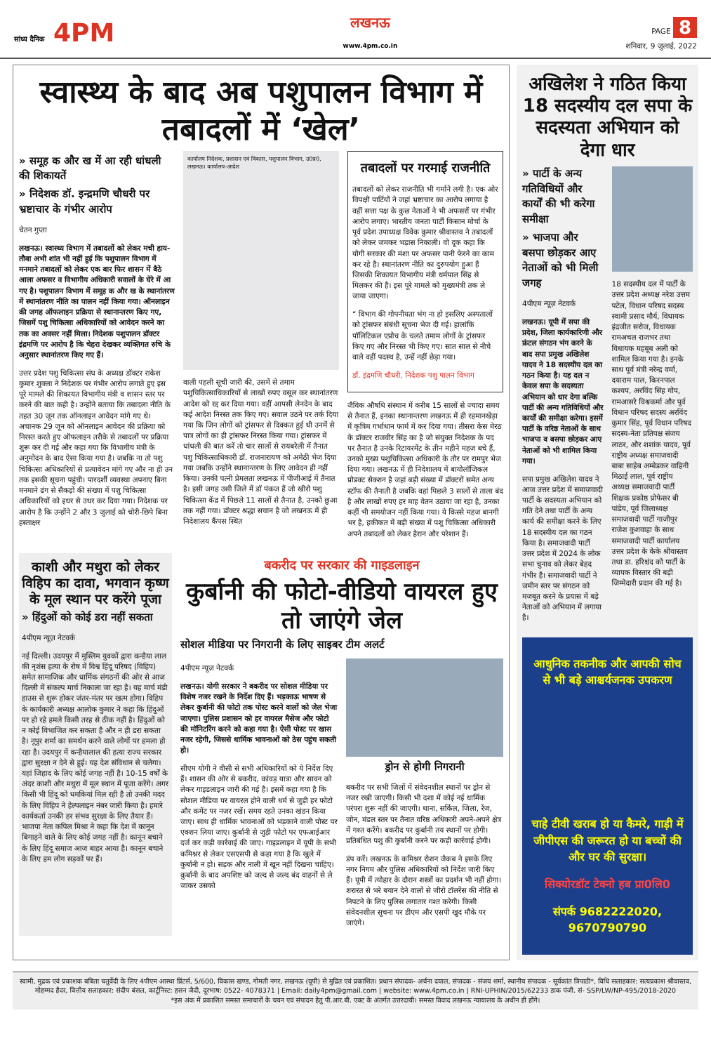सांध्य दैनिक 4PM
लखनऊ
www.4pm.co.in
PAGE 8
शनिवार, 9 जुलाई, 2022
स्वास्थ्य के बाद अब पशुपालन विभाग में तबादलों में ‘खेल’
» समूह क और ख में आ रही धांधली की शिकायतें
» निदेशक डॉ. इन्द्रमणि चौधरी पर भ्रष्टाचार के गंभीर आरोप
चेतन गुप्ता
लखनऊ। स्वास्थ्य विभाग में तबादलों को लेकर मची हाय-तौबा अभी शांत भी नहीं हुई कि पशुपालन विभाग में मनमाने तबादलों को लेकर एक बार फिर शासन में बैठे आला अफसर व विभागीय अधिकारी सवालों के घेरे में आ गए है। पशुपालन विभाग में समूह क और ख के स्थानांतरण में स्थानांतरण नीति का पालन नहीं किया गया। ऑनलाइन की जगह ऑफलाइन प्रक्रिया से स्थानान्तरण किए गए, जिसमें पशु चिकित्सा अधिकारियों को आवेदन करने का तक का अवसर नहीं मिला। निदेशक पशुपालन डॉक्टर इंद्रमणि पर आरोप है कि चेहरा देखकर व्यक्तिगत रुचि के अनुसार स्थानांतरण किए गए हैं।
उत्तर प्रदेश पशु चिकित्सा संघ के अध्यक्ष डॉक्टर राकेश कुमार शुक्ला ने निदेशक पर गंभीर आरोप लगाते हुए इस पूरे मामले की शिकायत विभागीय मंत्री व शासन स्तर पर करने की बात कही है। उन्होंने बताया कि तबादला नीति के तहत 30 जून तक ऑनलाइन आवेदन मांगे गए थे। अचानक 29 जून को ऑनलाइन आवेदन की प्रक्रिया को निरस्त करते हुए ऑफलाइन तरीके से तबादलों पर प्रक्रिया शुरू कर दी गई और कहा गया कि विभागीय मंत्री के अनुमोदन के बाद ऐसा किया गया है। जबकि ना तो पशु चिकित्सा अधिकारियों से प्रत्यावेदन मांगे गए और ना ही उन तक इसकी सूचना पहुंची। पारदर्शी व्यवस्था अपनाए बिना मनमाने ढंग से सैकड़ों की संख्या में पशु चिकित्सा अधिकारियों को इधर से उधर कर दिया गया। निदेशक पर आरोप है कि उन्होंने 2 और 3 जुलाई को चोरी-छिपे बिना हस्ताक्षर
कार्यालय निदेशक, प्रशासन एवं विकास, पशुपालन विभाग, उ0प्र0, लखनऊ। कार्यालय-आदेश
वाली पहली सूची जारी की, उसमें से तमाम पशुचिकित्साधिकारियों से लाखों रुपए वसूल कर स्थानांतरण आदेश को रद्द कर दिया गया। वहीं आपसी लेनदेन के बाद कई आदेश निरस्त तक किए गए। सवाल उठने पर तर्क दिया गया कि जिन लोगों को ट्रांसफर से दिक्कत हुई थी उनमें से पात्र लोगों का ही ट्रांसफर निरस्त किया गया। ट्रांसफर में धांधली की बात करें तो चार सालों से रायबरेली में तैनात पशु चिकित्साधिकारी डॉ. राजनारायण को अमेठी भेज दिया गया जबकि उन्होंने स्थानान्तरण के लिए आवेदन ही नहीं किया। उनकी पत्नी प्रेमलता लखनऊ में पीजीआई में तैनात है। इसी जगह उसी जिले में डॉ पंकज हैं जो खीरो पशु चिकित्सा केंद्र में पिछले 11 सालों से तैनात है, उनको छुआ तक नहीं गया। डॉक्टर श्रद्धा सचान है जो लखनऊ में ही निदेशालय कैंपस स्थित
तबादलों पर गरमाई राजनीति
तबादलों को लेकर राजनीति भी गर्माने लगी है। एक ओर विपक्षी पार्टियों ने जहां भ्रष्टाचार का आरोप लगाया है वहीं सत्ता पक्ष के कुछ नेताओं ने भी अफसरों पर गंभीर आरोप लगाए। भारतीय जनता पार्टी किसान मोर्चा के पूर्व प्रदेश उपाध्यक्ष विवेक कुमार श्रीवास्तव ने तबादलों को लेकर जमकर भड़ास निकाली। वो दूक कहा कि योगी सरकार की मंशा पर अफसर पानी फेरने का काम कर रहे है। स्थानांतरण नीति का दुरुपयोग हुआ है जिसकी शिकायत विभागीय मंत्री धर्मपाल सिंह से मिलकर की है। इस पूरे मामले को मुख्यमंत्री तक ले जाया जाएगा।
“ विभाग की गोपनीयता भंग ना हो इसलिए अस्पतालों को ट्रांसफर संबंधी सूचना भेज दी गई। हालांकि पॉलिटिकल एप्रोच के चलते तमाम लोगों के ट्रांसफर किए गए और निरस्त भी किए गए। सात साल से नीचे वाले वहीं पदस्थ है, उन्हें नहीं छेड़ा गया।
डॉ. इंद्रमणि चौधरी, निदेशक पशु पालन विभाग
जैविक औषधि संस्थान में करीब 15 सालों से ज्यादा समय से तैनात हैं, इनका स्थानान्तरण लखनऊ में ही रहमानखेड़ा में कृत्रिम गर्भाधान फार्म में कर दिया गया। तीसरा केस मेरठ के डॉक्टर राजवीर सिंह का है जो संयुक्त निदेशक के पद पर तैनात है उनके रिटायरमेंट के तीन महीने महज बचे हैं, उनको मुख्य पशुचिकित्सा अधिकारी के तौर पर रामपुर भेज दिया गया। लखनऊ में ही निदेशालय में बायोलॉजिकल प्रोडक्ट सेक्शन है जहां बड़ी संख्या में डॉक्टरों समेत अन्य स्टॉफ की तैनाती है जबकि वहां पिछले 3 सालों से ताला बंद है और लाखों रुपए हर माह वेतन उठाया जा रहा है, उनका कहीं भी समयोजन नहीं किया गया। ये किस्से महज बानगी भर है, हकीकत में बड़ी संख्या में पशु चिकित्सा अधिकारी अपने तबादलों को लेकर हैरान और परेशान हैं।
काशी और मथुरा को लेकर विहिप का दावा, भगवान कृष्ण के मूल स्थान पर करेंगे पूजा
» हिंदुओं को कोई डरा नहीं सकता
4पीएम न्यूज़ नेटवर्क
नई दिल्ली। उदयपुर में मुस्लिम युवकों द्वारा कन्हैया लाल की नृशंस हत्या के रोष में विश्व हिंदू परिषद (विहिप) समेत सामाजिक और धार्मिक संगठनों की ओर से आज दिल्ली में संकल्प मार्च निकाला जा रहा है। यह मार्च मंडी हाउस से शुरू होकर जंतर-मंतर पर खत्म होगा। विहिप के कार्यकारी अध्यक्ष आलोक कुमार ने कहा कि हिंदुओं पर हो रहे हमले किसी तरह से ठीक नहीं है। हिंदुओं को न कोई विभाजित कर सकता है और न ही डरा सकता है। नूपुर शर्मा का समर्थन करने वाले लोगों पर हमला हो रहा है। उदयपुर में कन्हैयालाल की हत्या राज्य सरकार द्वारा सुरक्षा न देने से हुई। यह देश संविधान से चलेगा। यहां जिहाद के लिए कोई जगह नहीं है। 10-15 वर्षों के अंदर काशी और मथुरा में मूल स्थान में पूजा करेंगे। अगर किसी भी हिंदू को धमकियां मिल रही है तो उनकी मदद के लिए विहिप ने हेल्पलाइन नंबर जारी किया है। हमारे कार्यकर्ता उनकी हर संभव सुरक्षा के लिए तैयार हैं। भाजपा नेता कपिल मिश्रा ने कहा कि देश में कानून बिगाड़ने वाले के लिए कोई जगह नहीं है। कानून बचाने के लिए हिंदू समाज आज बाहर आया है। कानून बचाने के लिए हम लोग सड़कों पर हैं।
बकरीद पर सरकार की गाइडलाइन
कुर्बानी की फोटो-वीडियो वायरल हुए तो जाएंगे जेल
सोशल मीडिया पर निगरानी के लिए साइबर टीम अलर्ट
4पीएम न्यूज़ नेटवर्क
लखनऊ। योगी सरकार ने बकरीद पर सोशल मीडिया पर विशेष नजर रखने के निर्देश दिए हैं। भड़काऊ भाषण से लेकर कुर्बानी की फोटो तक पोस्ट करने वालों को जेल भेजा जाएगा। पुलिस प्रशासन को हर वायरल मैसेज और फोटो की मॉनिटरिंग करने को कहा गया है। ऐसी पोस्ट पर खास नजर रहेगी, जिससे धार्मिक भावनाओं को ठेस पहुंच सकती हो।
सीएम योगी ने वीसी से सभी अधिकारियों को ये निर्देश दिए हैं। शासन की ओर से बकरीद, कांवड़ यात्रा और सावन को लेकर गाइडलाइन जारी की गई है। इसमें कहा गया है कि सोशल मीडिया पर वायरल होने वाली धर्म से जुड़ी हर फोटो और कमेंट पर नजर रखें। समय रहते उनका खंडन किया जाए। साथ ही धार्मिक भावनाओं को भड़काने वाली पोस्ट पर एक्शन लिया जाए। कुर्बानी से जुड़ी फोटो पर एफआईआर दर्ज कर कड़ी कार्रवाई की जाए। गाइडलाइन में यूपी के सभी कमिश्नर से लेकर एसएसपी से कहा गया है कि खुले में कुर्बानी न हो। सड़क और नाली में खून नहीं दिखना चाहिए। कुर्बानी के बाद अपशिष्ट को जल्द से जल्द बंद वाहनों से ले जाकर उसको
ड्रोन से होगी निगरानी
बकरीद पर सभी जिलों में संवेदनशील स्थानों पर ड्रोन से नजर रखी जाएगी। किसी भी दशा में कोई नई धार्मिक परंपरा शुरू नहीं की जाएगी। थाना, सर्किल, जिला, रेंज, जोन, मंडल स्तर पर तैनात वरिष्ठ अधिकारी अपने-अपने क्षेत्र में गश्त करेंगे। बकरीद पर कुर्बानी तय स्थानों पर होगी। प्रतिबंधित पशु की कुर्बानी करने पर कड़ी कार्रवाई होगी।
डंप करें। लखनऊ के कमिश्नर रोशन जैकब ने इसके लिए नगर निगम और पुलिस अधिकारियों को निर्देश जारी किए हैं। यूपी में त्योहार के दौरान शस्त्रों का प्रदर्शन भी नहीं होगा। शरारत से भरे बयान देने वालों से जीरो टॉलरेंस की नीति से निपटने के लिए पुलिस लगातार गश्त करेगी। किसी संवेदनशील सूचना पर डीएम और एसपी खुद मौके पर जाएंगे।
अखिलेश ने गठित किया 18 सदस्यीय दल सपा के सदस्यता अभियान को देगा धार
» पार्टी के अन्य गतिविधियों और कार्यों की भी करेगा समीक्षा
» भाजपा और बसपा छोड़कर आए नेताओं को भी मिली जगह
4पीएम न्यूज़ नेटवर्क
लखनऊ। यूपी में सपा की प्रदेश, जिला कार्यकारिणी और फ्रंटल संगठन भंग करने के बाद सपा प्रमुख अखिलेश यादव ने 18 सदस्यीय दल का गठन किया है। यह दल न केवल सपा के सदस्यता अभियान को धार देगा बल्कि पार्टी की अन्य गतिविधियों और कार्यों की समीक्षा करेगा। इसमें पार्टी के वरिष्ठ नेताओं के साथ भाजपा व बसपा छोड़कर आए नेताओं को भी शामिल किया गया।
सपा प्रमुख अखिलेश यादव ने आज उत्तर प्रदेश में समाजवादी पार्टी के सदस्यता अभियान को गति देने तथा पार्टी के अन्य कार्य की समीक्षा करने के लिए 18 सदस्यीय दल का गठन किया है। समाजवादी पार्टी उत्तर प्रदेश में 2024 के लोक सभा चुनाव को लेकर बेहद गंभीर है। समाजवादी पार्टी ने जमीन स्तर पर संगठन को मजबूत करने के प्रयास में बड़े नेताओं को अभियान में लगाया है।
18 सदस्यीय दल में पार्टी के उत्तर प्रदेश अध्यक्ष नरेश उत्तम पटेल, विधान परिषद सदस्य स्वामी प्रसाद मौर्य, विधायक इंद्रजीत सरोज, विधायक रामअचल राजभर तथा विधायक महबूब अली को शामिल किया गया है। इनके साथ पूर्व मंत्री नरेन्द्र वर्मा, दयाराम पाल, किरनपाल कश्यप, अरविंद सिंह गोप, रामआसरे विश्वकर्मा और पूर्व विधान परिषद सदस्य अरविंद कुमार सिंह, पूर्व विधान परिषद सदस्य-नेता प्रतिपक्ष संजय लाठर, और शशांक यादव, पूर्व राष्ट्रीय अध्यक्ष समाजवादी बाबा साहेब अम्बेडकर वाहिनी मिठाई लाल, पूर्व राष्ट्रीय अध्यक्ष समाजवादी पार्टी शिक्षक प्रकोष्ठ प्रोफेसर बी पांडेय, पूर्व जिलाध्यक्ष समाजवादी पार्टी गाजीपुर राजेश कुशवाहा के साथ समाजवादी पार्टी कार्यालय उत्तर प्रदेश के केके श्रीवास्तव तथा डा. हरिश्चंद को पार्टी के व्यापक विस्तार की बड़ी जिम्मेदारी प्रदान की गई है।
आधुनिक तकनीक और आपकी सोच से भी बड़े आश्चर्यजनक उपकरण
चाहे टीवी खराब हो या कैमरे, गाड़ी में जीपीएस की जरूरत हो या बच्चों की और घर की सुरक्षा।
सिक्योरडॉट टेक्नो हब प्रा0लि0
संपर्क 9682222020, 9670790790
स्वामी, मुद्रक एवं प्रकाशक बबिता चतुर्वेदी के लिए 4पीएम आस्था प्रिंटर्स, 5/600, विकास खण्ड, गोमती नगर, लखनऊ (यूपी) से मुद्रित एवं प्रकाशित। प्रधान संपादक- अर्चना दयाल, संपादक - संजय शर्मा, स्थानीय संपादक - सूर्यकांत त्रिपाठी*, विधि सलाहकार: सत्यप्रकाश श्रीवास्तव, मोहम्मद हैदर, वित्तीय सलाहकार: संदीप बंसल, कार्टूनिस्ट: हसन जैदी, दूरभाष: 0522- 4078371 | Email: daily4pm@gmail.com | website: www.4pm.co.in | RNI-UPHIN/2015/62233 डाक पंजी. सं- SSP/LW/NP-495/2018-2020
*इस अंक में प्रकाशित समस्त समाचारों के चयन एवं संपादन हेतु पी.आर.बी. एक्ट के अंतर्गत उत्तरदायी। समस्त विवाद लखनऊ न्यायालय के अधीन ही होंगे।